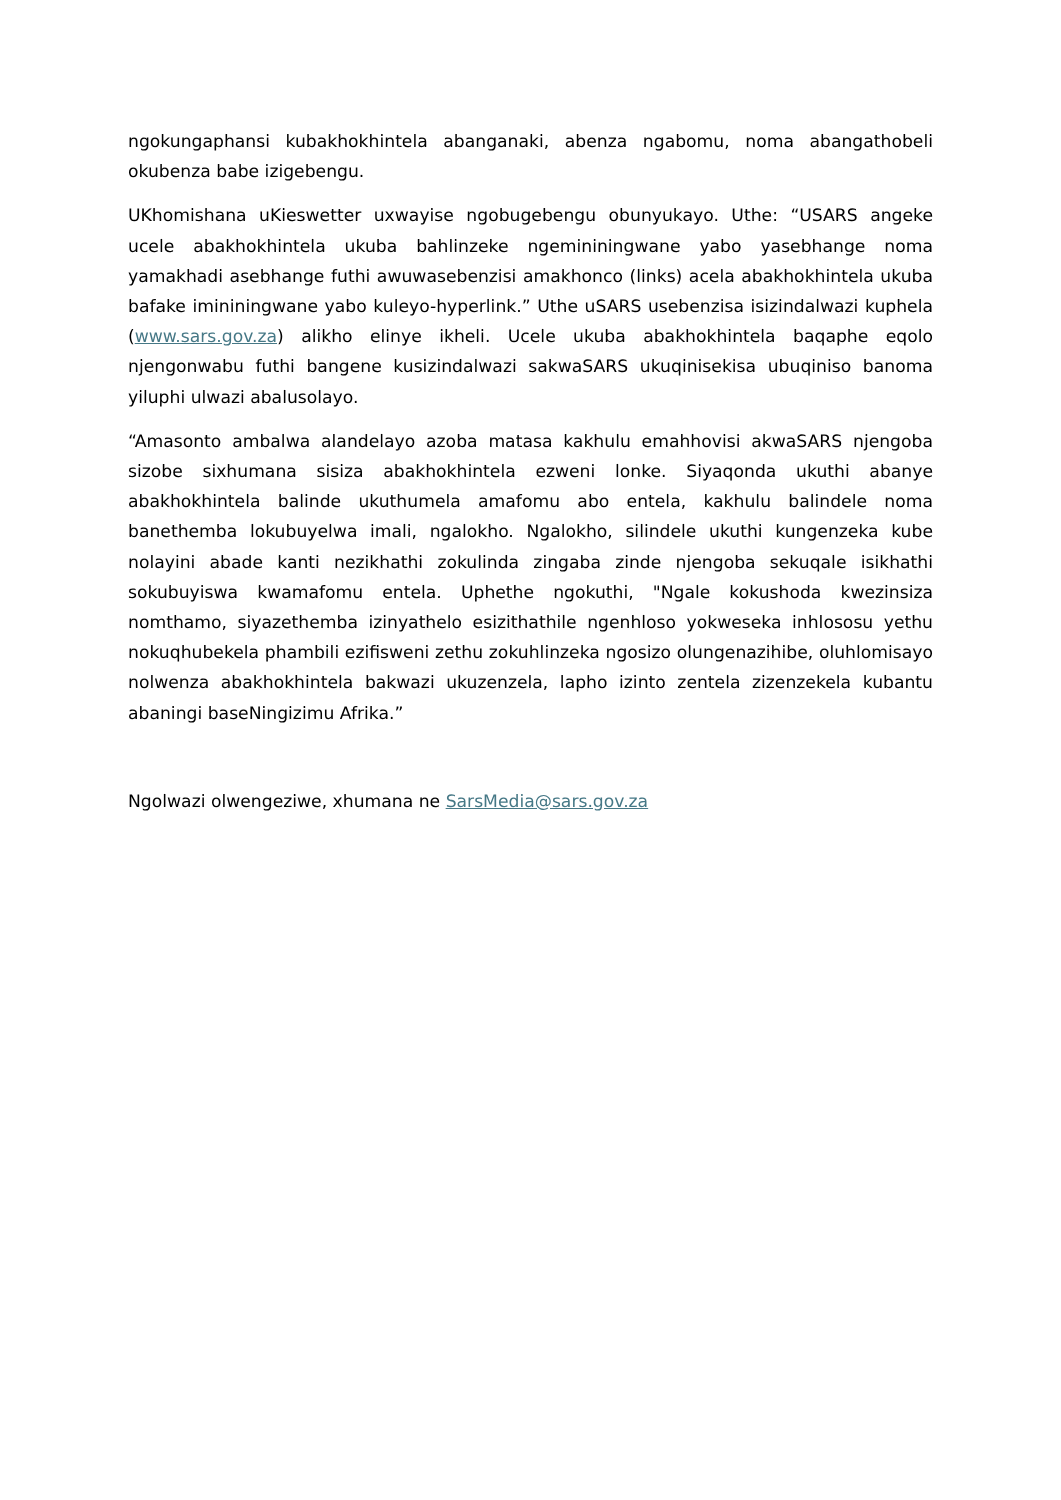ngokungaphansi kubakhokhintela abanganaki, abenza ngabomu, noma abangathobeli okubenza babe izigebengu.
UKhomishana uKieswetter uxwayise ngobugebengu obunyukayo. Uthe: “USARS angeke ucele abakhokhintela ukuba bahlinzeke ngemininingwane yabo yasebhange noma yamakhadi asebhange futhi awuwasebenzisi amakhonco (links) acela abakhokhintela ukuba bafake imininingwane yabo kuleyo-hyperlink.” Uthe uSARS usebenzisa isizindalwazi kuphela (www.sars.gov.za) alikho elinye ikheli. Ucele ukuba abakhokhintela baqaphe eqolo njengonwabu futhi bangene kusizindalwazi sakwaSARS ukuqinisekisa ubuqiniso banoma yiluphi ulwazi abalusolayo.
“Amasonto ambalwa alandelayo azoba matasa kakhulu emahhovisi akwaSARS njengoba sizobe sixhumana sisiza abakhokhintela ezweni lonke. Siyaqonda ukuthi abanye abakhokhintela balinde ukuthumela amafomu abo entela, kakhulu balindele noma banethemba lokubuyelwa imali, ngalokho. Ngalokho, silindele ukuthi kungenzeka kube nolayini abade kanti nezikhathi zokulinda zingaba zinde njengoba sekuqale isikhathi sokubuyiswa kwamafomu entela. Uphethe ngokuthi, "Ngale kokushoda kwezinsiza nomthamo, siyazethemba izinyathelo esizithathile ngenhloso yokweseka inhlososu yethu nokuqhubekela phambili ezifisweni zethu zokuhlinzeka ngosizo olungenazihibe, oluhlomisayo nolwenza abakhokhintela bakwazi ukuzenzela, lapho izinto zentela zizenzekela kubantu abaningi baseNingizimu Afrika.”
Ngolwazi olwengeziwe, xhumana ne SarsMedia@sars.gov.za